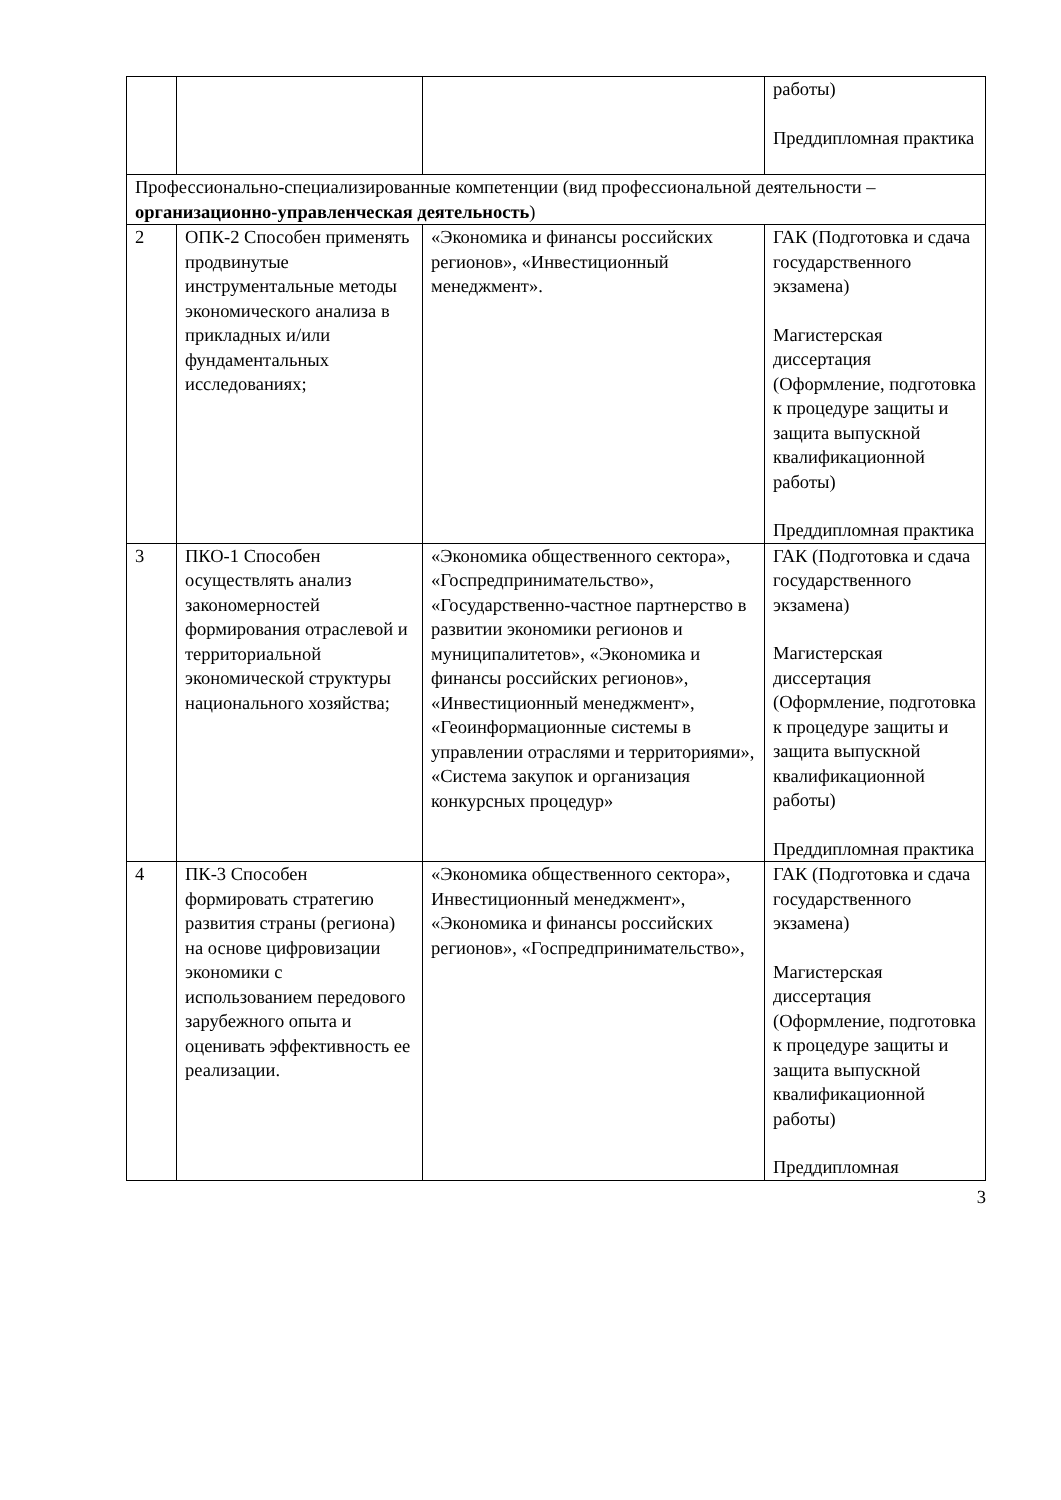| | | | работы) Преддипломная практика |
| Профессионально-специализированные компетенции (вид профессиональной деятельности – организационно-управленческая деятельность ) | | | |
| 2 | ОПК-2 Способен применять продвинутые инструментальные методы экономического анализа в прикладных и/или фундаментальных исследованиях; | «Экономика и финансы российских регионов», «Инвестиционный менеджмент». | ГАК (Подготовка и сдача государственного экзамена) Магистерская диссертация (Оформление, подготовка к процедуре защиты и защита выпускной квалификационной работы) Преддипломная практика |
| 3 | ПКО-1 Способен осуществлять анализ закономерностей формирования отраслевой и территориальной экономической структуры национального хозяйства; | «Экономика общественного сектора», «Госпредпринимательство», «Государственно-частное партнерство в развитии экономики регионов и муниципалитетов», «Экономика и финансы российских регионов», «Инвестиционный менеджмент», «Геоинформационные системы в управлении отраслями и территориями», «Система закупок и организация конкурсных процедур» | ГАК (Подготовка и сдача государственного экзамена) Магистерская диссертация (Оформление, подготовка к процедуре защиты и защита выпускной квалификационной работы) Преддипломная практика |
| 4 | ПК-3 Способен формировать стратегию развития страны (региона) на основе цифровизации экономики с использованием передового зарубежного опыта и оценивать эффективность ее реализации. | «Экономика общественного сектора», Инвестиционный менеджмент», «Экономика и финансы российских регионов», «Госпредпринимательство», | ГАК (Подготовка и сдача государственного экзамена) Магистерская диссертация (Оформление, подготовка к процедуре защиты и защита выпускной квалификационной работы) Преддипломная |
3